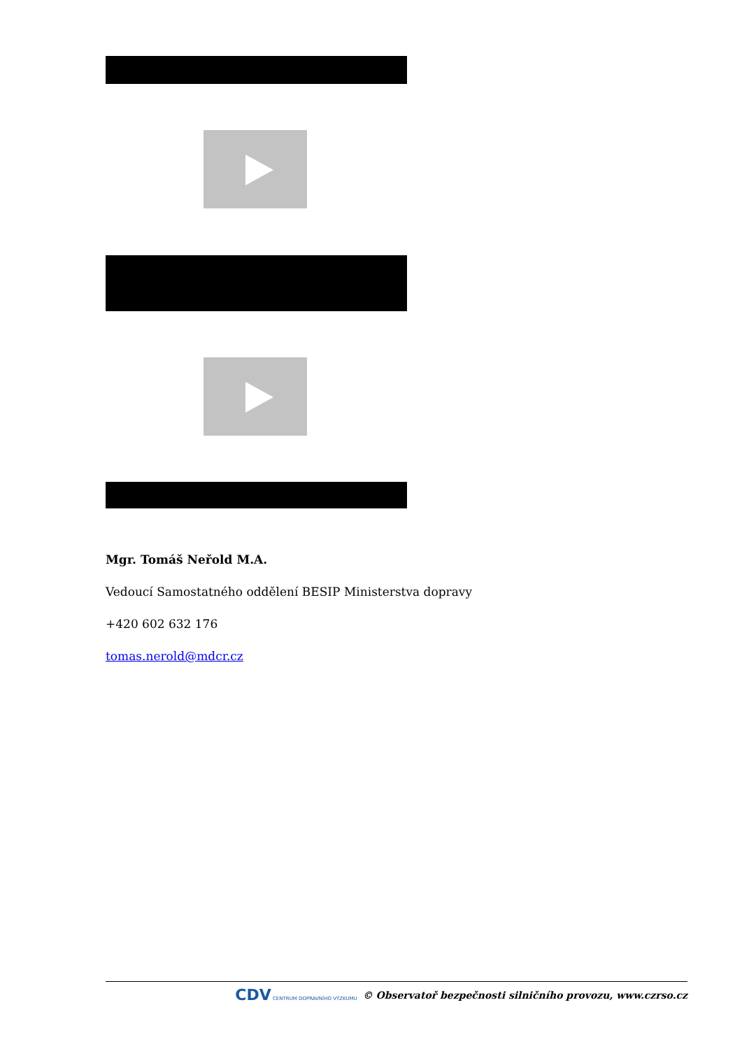Mgr. Tomáš Neřold M.A.
Vedoucí Samostatného oddělení BESIP Ministerstva dopravy
+420 602 632 176
tomas.nerold@mdcr.cz
CDV CENTRUM DOPRAVNÍHO VÝZKUMU © Observatoř bezpečnosti silničního provozu, www.czrso.cz